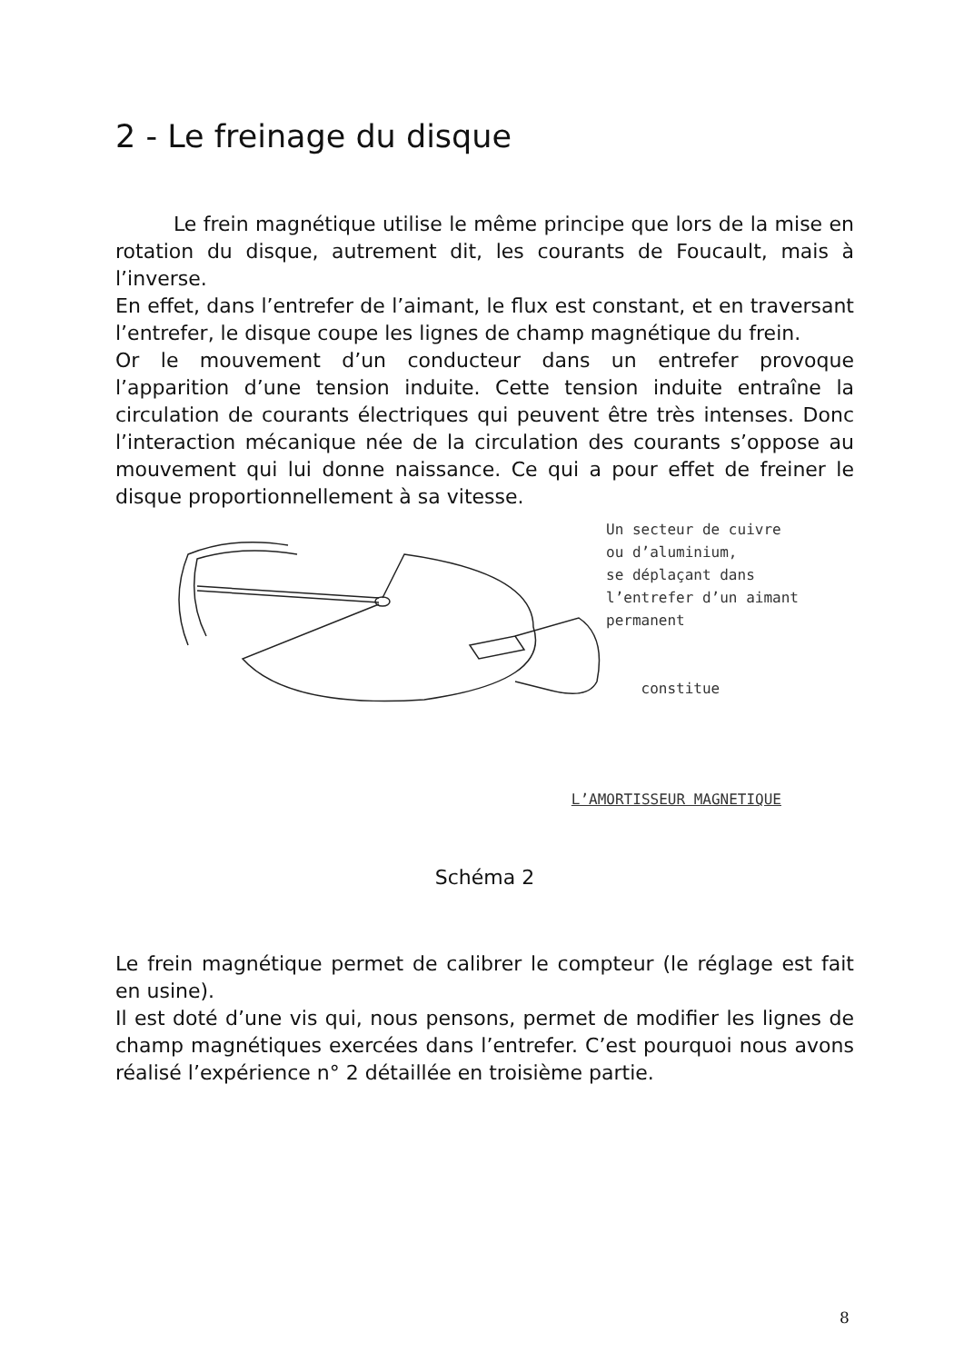2 - Le freinage du disque
Le frein magnétique utilise le même principe que lors de la mise en rotation du disque, autrement dit, les courants de Foucault, mais à l’inverse.
En effet, dans l’entrefer de l’aimant, le flux est constant, et en traversant l’entrefer, le disque coupe les lignes de champ magnétique du frein.
Or le mouvement d’un conducteur dans un entrefer provoque l’apparition d’une tension induite. Cette tension induite entraîne la circulation de courants électriques qui peuvent être très intenses. Donc l’interaction mécanique née de la circulation des courants s’oppose au mouvement qui lui donne naissance. Ce qui a pour effet de freiner le disque proportionnellement à sa vitesse.
Un secteur de cuivre
ou d’aluminium,
se déplaçant dans
l’entrefer d’un aimant
permanent
constitue
L’AMORTISSEUR MAGNETIQUE
Schéma 2
Le frein magnétique permet de calibrer le compteur (le réglage est fait en usine).
Il est doté d’une vis qui, nous pensons, permet de modifier les lignes de champ magnétiques exercées dans l’entrefer. C’est pourquoi nous avons réalisé l’expérience n° 2 détaillée en troisième partie.
8